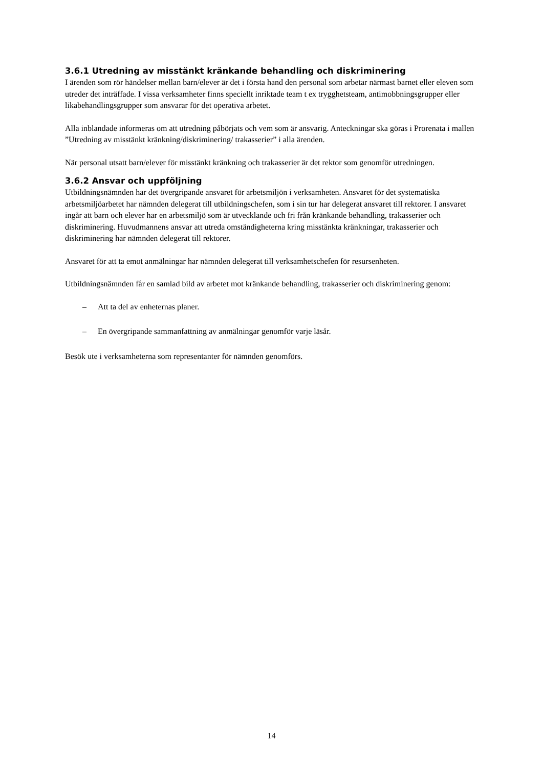3.6.1 Utredning av misstänkt kränkande behandling och diskriminering
I ärenden som rör händelser mellan barn/elever är det i första hand den personal som arbetar närmast barnet eller eleven som utreder det inträffade. I vissa verksamheter finns speciellt inriktade team t ex trygghetsteam, antimobbningsgrupper eller likabehandlingsgrupper som ansvarar för det operativa arbetet.
Alla inblandade informeras om att utredning påbörjats och vem som är ansvarig. Anteckningar ska göras i Prorenata i mallen ”Utredning av misstänkt kränkning/diskriminering/ trakasserier” i alla ärenden.
När personal utsatt barn/elever för misstänkt kränkning och trakasserier är det rektor som genomför utredningen.
3.6.2 Ansvar och uppföljning
Utbildningsnämnden har det övergripande ansvaret för arbetsmiljön i verksamheten. Ansvaret för det systematiska arbetsmiljöarbetet har nämnden delegerat till utbildningschefen, som i sin tur har delegerat ansvaret till rektorer. I ansvaret ingår att barn och elever har en arbetsmiljö som är utvecklande och fri från kränkande behandling, trakasserier och diskriminering. Huvudmannens ansvar att utreda omständigheterna kring misstänkta kränkningar, trakasserier och diskriminering har nämnden delegerat till rektorer.
Ansvaret för att ta emot anmälningar har nämnden delegerat till verksamhetschefen för resursenheten.
Utbildningsnämnden får en samlad bild av arbetet mot kränkande behandling, trakasserier och diskriminering genom:
– Att ta del av enheternas planer.
– En övergripande sammanfattning av anmälningar genomför varje läsår.
Besök ute i verksamheterna som representanter för nämnden genomförs.
14